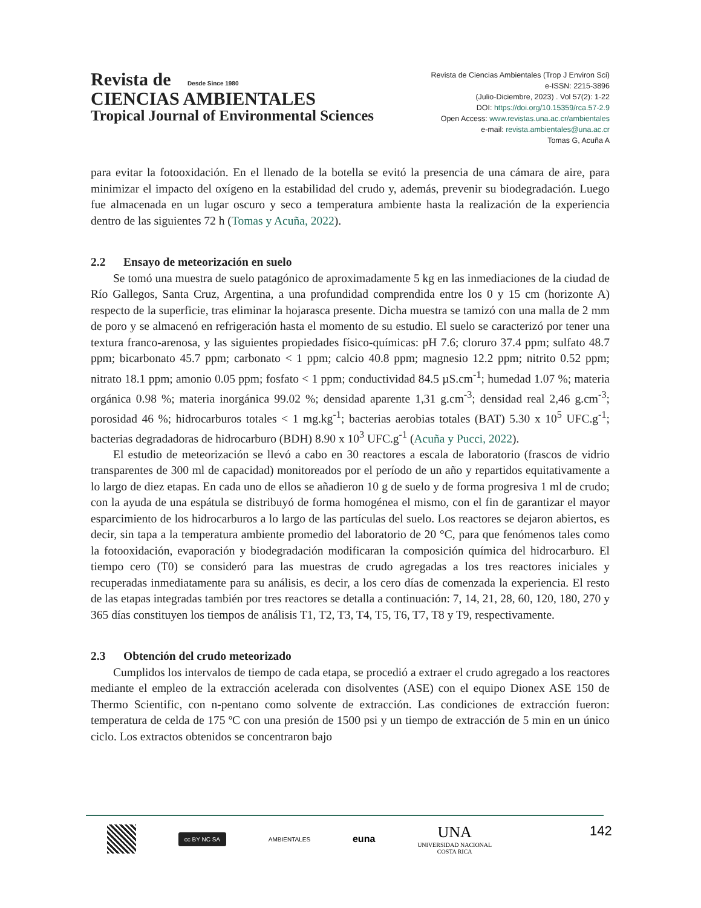Revista de Desde Since 1980
CIENCIAS AMBIENTALES
Tropical Journal of Environmental Sciences
Revista de Ciencias Ambientales (Trop J Environ Sci)
e-ISSN: 2215-3896
(Julio-Diciembre, 2023) . Vol 57(2): 1-22
DOI: https://doi.org/10.15359/rca.57-2.9
Open Access: www.revistas.una.ac.cr/ambientales
e-mail: revista.ambientales@una.ac.cr
Tomas G, Acuña A
para evitar la fotooxidación. En el llenado de la botella se evitó la presencia de una cámara de aire, para minimizar el impacto del oxígeno en la estabilidad del crudo y, además, prevenir su biodegradación. Luego fue almacenada en un lugar oscuro y seco a temperatura ambiente hasta la realización de la experiencia dentro de las siguientes 72 h (Tomas y Acuña, 2022).
2.2 Ensayo de meteorización en suelo
Se tomó una muestra de suelo patagónico de aproximadamente 5 kg en las inmediaciones de la ciudad de Río Gallegos, Santa Cruz, Argentina, a una profundidad comprendida entre los 0 y 15 cm (horizonte A) respecto de la superficie, tras eliminar la hojarasca presente. Dicha muestra se tamizó con una malla de 2 mm de poro y se almacenó en refrigeración hasta el momento de su estudio. El suelo se caracterizó por tener una textura franco-arenosa, y las siguientes propiedades físico-químicas: pH 7.6; cloruro 37.4 ppm; sulfato 48.7 ppm; bicarbonato 45.7 ppm; carbonato < 1 ppm; calcio 40.8 ppm; magnesio 12.2 ppm; nitrito 0.52 ppm; nitrato 18.1 ppm; amonio 0.05 ppm; fosfato < 1 ppm; conductividad 84.5 µS.cm<sup>-1</sup>; humedad 1.07 %; materia orgánica 0.98 %; materia inorgánica 99.02 %; densidad aparente 1,31 g.cm<sup>-3</sup>; densidad real 2,46 g.cm<sup>-3</sup>; porosidad 46 %; hidrocarburos totales < 1 mg.kg<sup>-1</sup>; bacterias aerobias totales (BAT) 5.30 x 10<sup>5</sup> UFC.g<sup>-1</sup>; bacterias degradadoras de hidrocarburo (BDH) 8.90 x 10<sup>3</sup> UFC.g<sup>-1</sup> (Acuña y Pucci, 2022).
El estudio de meteorización se llevó a cabo en 30 reactores a escala de laboratorio (frascos de vidrio transparentes de 300 ml de capacidad) monitoreados por el período de un año y repartidos equitativamente a lo largo de diez etapas. En cada uno de ellos se añadieron 10 g de suelo y de forma progresiva 1 ml de crudo; con la ayuda de una espátula se distribuyó de forma homogénea el mismo, con el fin de garantizar el mayor esparcimiento de los hidrocarburos a lo largo de las partículas del suelo. Los reactores se dejaron abiertos, es decir, sin tapa a la temperatura ambiente promedio del laboratorio de 20 °C, para que fenómenos tales como la fotooxidación, evaporación y biodegradación modificaran la composición química del hidrocarburo. El tiempo cero (T0) se consideró para las muestras de crudo agregadas a los tres reactores iniciales y recuperadas inmediatamente para su análisis, es decir, a los cero días de comenzada la experiencia. El resto de las etapas integradas también por tres reactores se detalla a continuación: 7, 14, 21, 28, 60, 120, 180, 270 y 365 días constituyen los tiempos de análisis T1, T2, T3, T4, T5, T6, T7, T8 y T9, respectivamente.
2.3 Obtención del crudo meteorizado
Cumplidos los intervalos de tiempo de cada etapa, se procedió a extraer el crudo agregado a los reactores mediante el empleo de la extracción acelerada con disolventes (ASE) con el equipo Dionex ASE 150 de Thermo Scientific, con n-pentano como solvente de extracción. Las condiciones de extracción fueron: temperatura de celda de 175 ºC con una presión de 1500 psi y un tiempo de extracción de 5 min en un único ciclo. Los extractos obtenidos se concentraron bajo
cc BY NC SA
AMBIENTALES
euna
UNA
UNIVERSIDAD NACIONAL
COSTA RICA
142